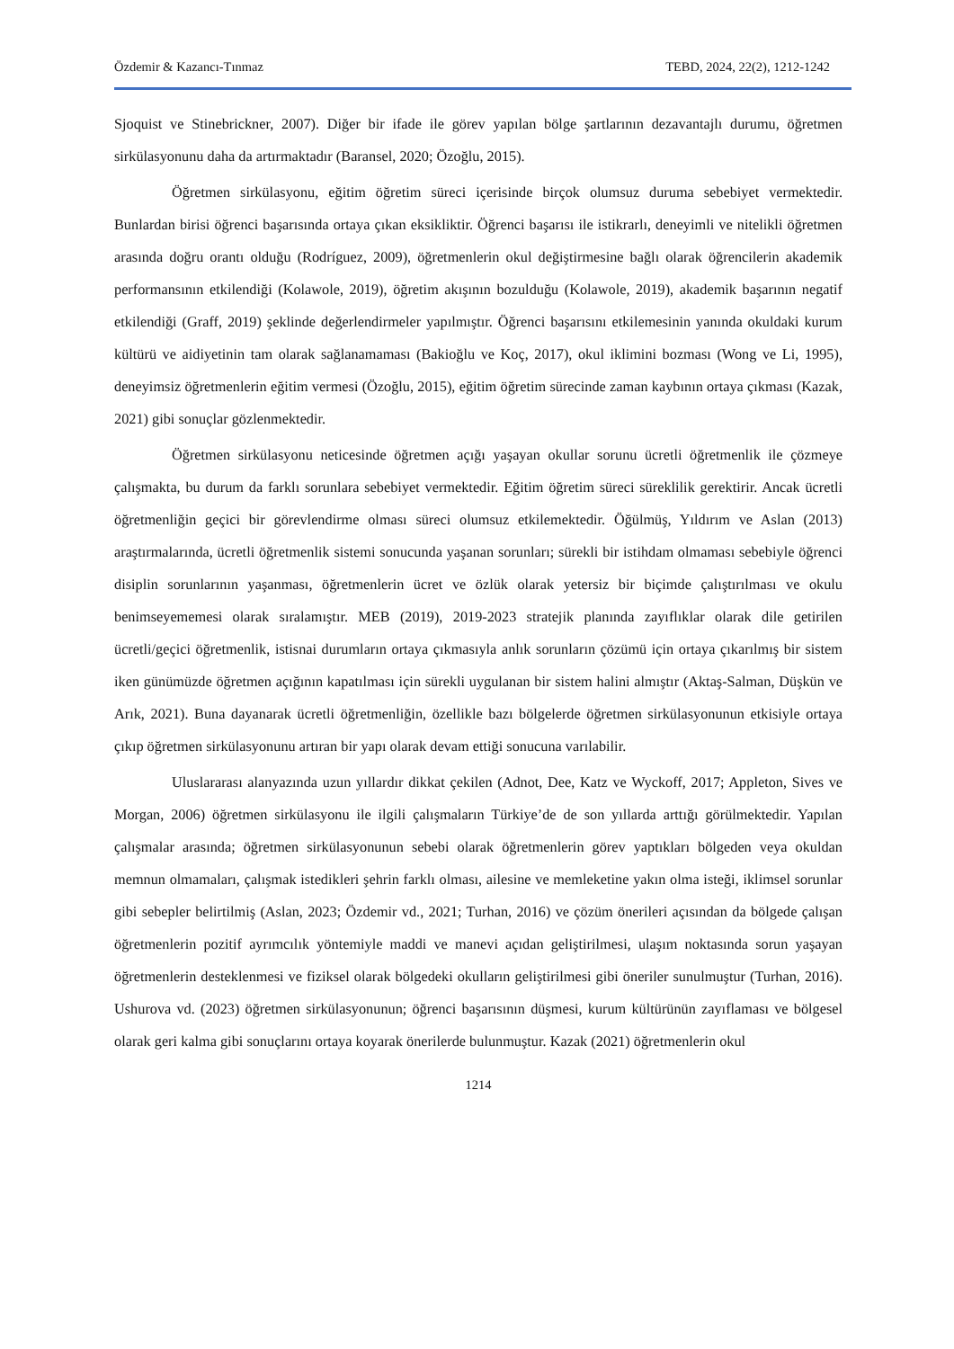Özdemir & Kazancı-Tınmaz TEBD, 2024, 22(2), 1212-1242
Sjoquist ve Stinebrickner, 2007). Diğer bir ifade ile görev yapılan bölge şartlarının dezavantajlı durumu, öğretmen sirkülasyonunu daha da artırmaktadır (Baransel, 2020; Özoğlu, 2015).
Öğretmen sirkülasyonu, eğitim öğretim süreci içerisinde birçok olumsuz duruma sebebiyet vermektedir. Bunlardan birisi öğrenci başarısında ortaya çıkan eksikliktir. Öğrenci başarısı ile istikrarlı, deneyimli ve nitelikli öğretmen arasında doğru orantı olduğu (Rodríguez, 2009), öğretmenlerin okul değiştirmesine bağlı olarak öğrencilerin akademik performansının etkilendiği (Kolawole, 2019), öğretim akışının bozulduğu (Kolawole, 2019), akademik başarının negatif etkilendiği (Graff, 2019) şeklinde değerlendirmeler yapılmıştır. Öğrenci başarısını etkilemesinin yanında okuldaki kurum kültürü ve aidiyetinin tam olarak sağlanamaması (Bakioğlu ve Koç, 2017), okul iklimini bozması (Wong ve Li, 1995), deneyimsiz öğretmenlerin eğitim vermesi (Özoğlu, 2015), eğitim öğretim sürecinde zaman kaybının ortaya çıkması (Kazak, 2021) gibi sonuçlar gözlenmektedir.
Öğretmen sirkülasyonu neticesinde öğretmen açığı yaşayan okullar sorunu ücretli öğretmenlik ile çözmeye çalışmakta, bu durum da farklı sorunlara sebebiyet vermektedir. Eğitim öğretim süreci süreklilik gerektirir. Ancak ücretli öğretmenliğin geçici bir görevlendirme olması süreci olumsuz etkilemektedir. Öğülmüş, Yıldırım ve Aslan (2013) araştırmalarında, ücretli öğretmenlik sistemi sonucunda yaşanan sorunları; sürekli bir istihdam olmaması sebebiyle öğrenci disiplin sorunlarının yaşanması, öğretmenlerin ücret ve özlük olarak yetersiz bir biçimde çalıştırılması ve okulu benimseyememesi olarak sıralamıştır. MEB (2019), 2019-2023 stratejik planında zayıflıklar olarak dile getirilen ücretli/geçici öğretmenlik, istisnai durumların ortaya çıkmasıyla anlık sorunların çözümü için ortaya çıkarılmış bir sistem iken günümüzde öğretmen açığının kapatılması için sürekli uygulanan bir sistem halini almıştır (Aktaş-Salman, Düşkün ve Arık, 2021). Buna dayanarak ücretli öğretmenliğin, özellikle bazı bölgelerde öğretmen sirkülasyonunun etkisiyle ortaya çıkıp öğretmen sirkülasyonunu artıran bir yapı olarak devam ettiği sonucuna varılabilir.
Uluslararası alanyazında uzun yıllardır dikkat çekilen (Adnot, Dee, Katz ve Wyckoff, 2017; Appleton, Sives ve Morgan, 2006) öğretmen sirkülasyonu ile ilgili çalışmaların Türkiye’de de son yıllarda arttığı görülmektedir. Yapılan çalışmalar arasında; öğretmen sirkülasyonunun sebebi olarak öğretmenlerin görev yaptıkları bölgeden veya okuldan memnun olmamaları, çalışmak istedikleri şehrin farklı olması, ailesine ve memleketine yakın olma isteği, iklimsel sorunlar gibi sebepler belirtilmiş (Aslan, 2023; Özdemir vd., 2021; Turhan, 2016) ve çözüm önerileri açısından da bölgede çalışan öğretmenlerin pozitif ayrımcılık yöntemiyle maddi ve manevi açıdan geliştirilmesi, ulaşım noktasında sorun yaşayan öğretmenlerin desteklenmesi ve fiziksel olarak bölgedeki okulların geliştirilmesi gibi öneriler sunulmuştur (Turhan, 2016). Ushurova vd. (2023) öğretmen sirkülasyonunun; öğrenci başarısının düşmesi, kurum kültürünün zayıflaması ve bölgesel olarak geri kalma gibi sonuçlarını ortaya koyarak önerilerde bulunmuştur. Kazak (2021) öğretmenlerin okul
1214